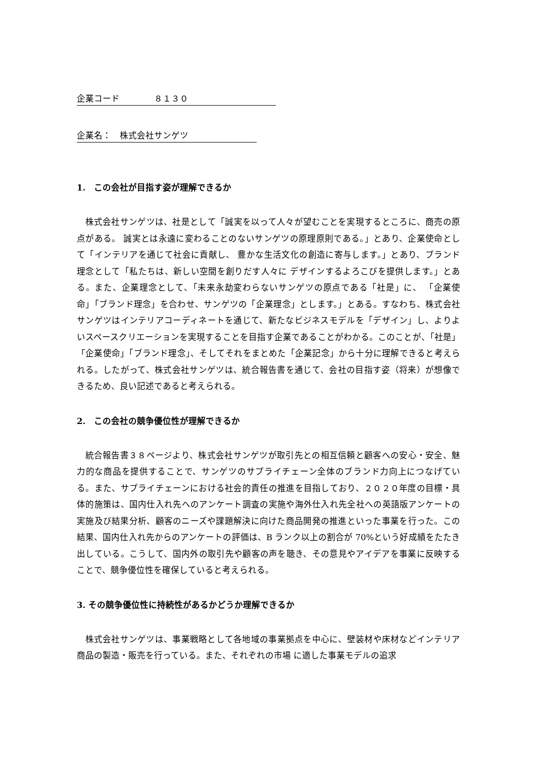企業コード　　　　８１３０
企業名：　株式会社サンゲツ
1.　この会社が目指す姿が理解できるか
株式会社サンゲツは、社是として「誠実を以って人々が望むことを実現するところに、商売の原点がある。 誠実とは永遠に変わることのないサンゲツの原理原則である。」とあり、企業使命として「インテリアを通じて社会に貢献し、 豊かな生活文化の創造に寄与します。」とあり、ブランド理念として「私たちは、新しい空間を創りだす人々に デザインするよろこびを提供します。」とある。また、企業理念として、「未来永劫変わらないサンゲツの原点である「社是」に、 「企業使命」「ブランド理念」を合わせ、サンゲツの「企業理念」とします。」とある。すなわち、株式会社サンゲツはインテリアコーディネートを通じて、新たなビジネスモデルを「デザイン」し、よりよいスペースクリエーションを実現することを目指す企業であることがわかる。このことが、「社是」「企業使命」「ブランド理念」、そしてそれをまとめた「企業記念」から十分に理解できると考えられる。したがって、株式会社サンゲツは、統合報告書を通じて、会社の目指す姿（将来）が想像できるため、良い記述であると考えられる。
2.　この会社の競争優位性が理解できるか
統合報告書３８ページより、株式会社サンゲツが取引先との相互信頼と顧客への安心・安全、魅力的な商品を提供することで、サンゲツのサプライチェーン全体のブランド力向上につなげている。また、サプライチェーンにおける社会的責任の推進を目指しており、２０２０年度の目標・具体的施策は、国内仕入れ先へのアンケート調査の実施や海外仕入れ先全社への英語版アンケートの実施及び結果分析、顧客のニーズや課題解決に向けた商品開発の推進といった事業を行った。この結果、国内仕入れ先からのアンケートの評価は、B ランク以上の割合が 70%という好成績をたたき出している。こうして、国内外の取引先や顧客の声を聴き、その意見やアイデアを事業に反映することで、競争優位性を確保していると考えられる。
3. その競争優位性に持続性があるかどうか理解できるか
株式会社サンゲツは、事業戦略として各地域の事業拠点を中心に、壁装材や床材などインテリア商品の製造・販売を行っている。また、それぞれの市場 に適した事業モデルの追求